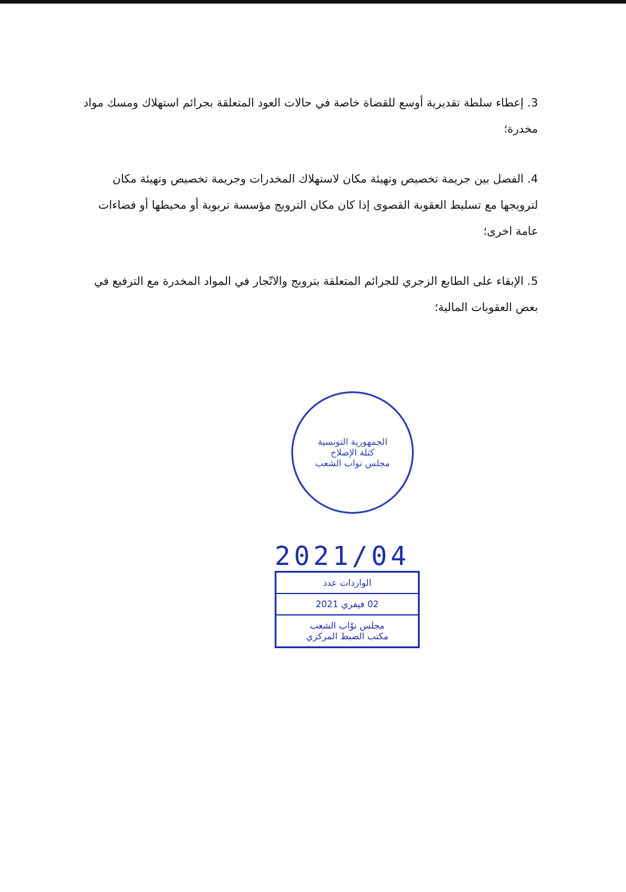3. إعطاء سلطة تقديرية أوسع للقضاة خاصة في حالات العود المتعلقة بجرائم استهلاك ومسك مواد مخدرة؛
4. الفصل بين جريمة تخصيص وتهيئة مكان لاستهلاك المخدرات وجريمة تخصيص وتهيئة مكان لترويجها مع تسليط العقوبة القصوى إذا كان مكان الترويج مؤسسة تربوية أو محيطها أو فضاءات عامة اخرى؛
5. الإبقاء على الطابع الزجري للجرائم المتعلقة بترويج والاتّجار في المواد المخدرة مع الترفيع في بعض العقوبات المالية؛
الجمهورية التونسية
كتلة الإصلاح
مجلس نواب الشعب
2021/04
الواردات عدد
02 فيفري 2021
مجلس نوّاب الشعب
مكتب الضبط المركزي